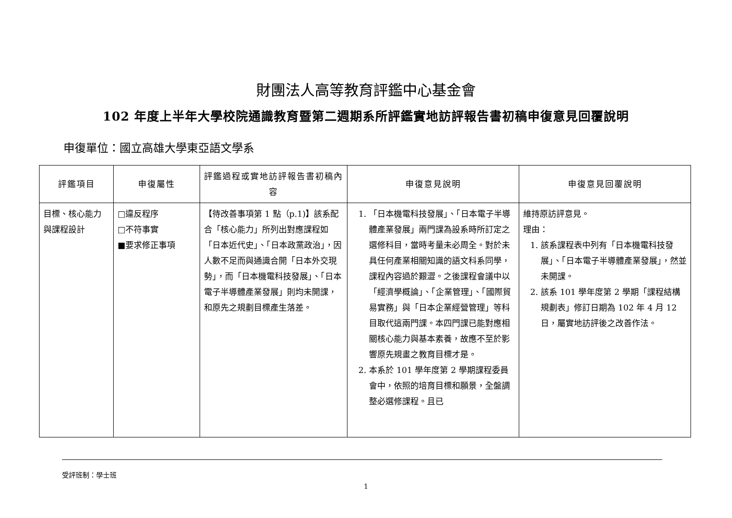財團法人高等教育評鑑中心基金會
102 年度上半年大學校院通識教育暨第二週期系所評鑑實地訪評報告書初稿申復意見回覆說明
申復單位：國立高雄大學東亞語文學系
| 評鑑項目 | 申復屬性 | 評鑑過程或實地訪評報告書初稿內容 | 申復意見說明 | 申復意見回覆說明 |
| --- | --- | --- | --- | --- |
| 目標、核心能力與課程設計 | □違反程序 □不符事實 ■要求修正事項 | 【待改善事項第 1 點（p.1)】該系配合「核心能力」所列出對應課程如「日本近代史」、「日本政黨政治」，因人數不足而與通識合開「日本外交現勢」，而「日本機電科技發展」、「日本電子半導體產業發展」則均未開課，和原先之規劃目標產生落差。 | 1. 「日本機電科技發展」、「日本電子半導體產業發展」兩門課為設系時所訂定之選修科目，當時考量未必周全。對於未具任何產業相關知識的語文科系同學，課程內容過於艱澀。之後課程會議中以「經濟學概論」、「企業管理」、「國際貿易實務」與「日本企業經營管理」等科目取代這兩門課。本四門課已能對應相關核心能力與基本素養，故應不至於影響原先規畫之教育目標才是。 2. 本系於 101 學年度第 2 學期課程委員會中，依照的培育目標和願景，全盤調整必選修課程。且已 | 維持原訪評意見。 理由： 1. 該系課程表中列有「日本機電科技發展」、「日本電子半導體產業發展」，然並未開課。 2. 該系 101 學年度第 2 學期「課程結構規劃表」修訂日期為 102 年 4 月 12 日，屬實地訪評後之改善作法。 |
受評班制：學士班
1